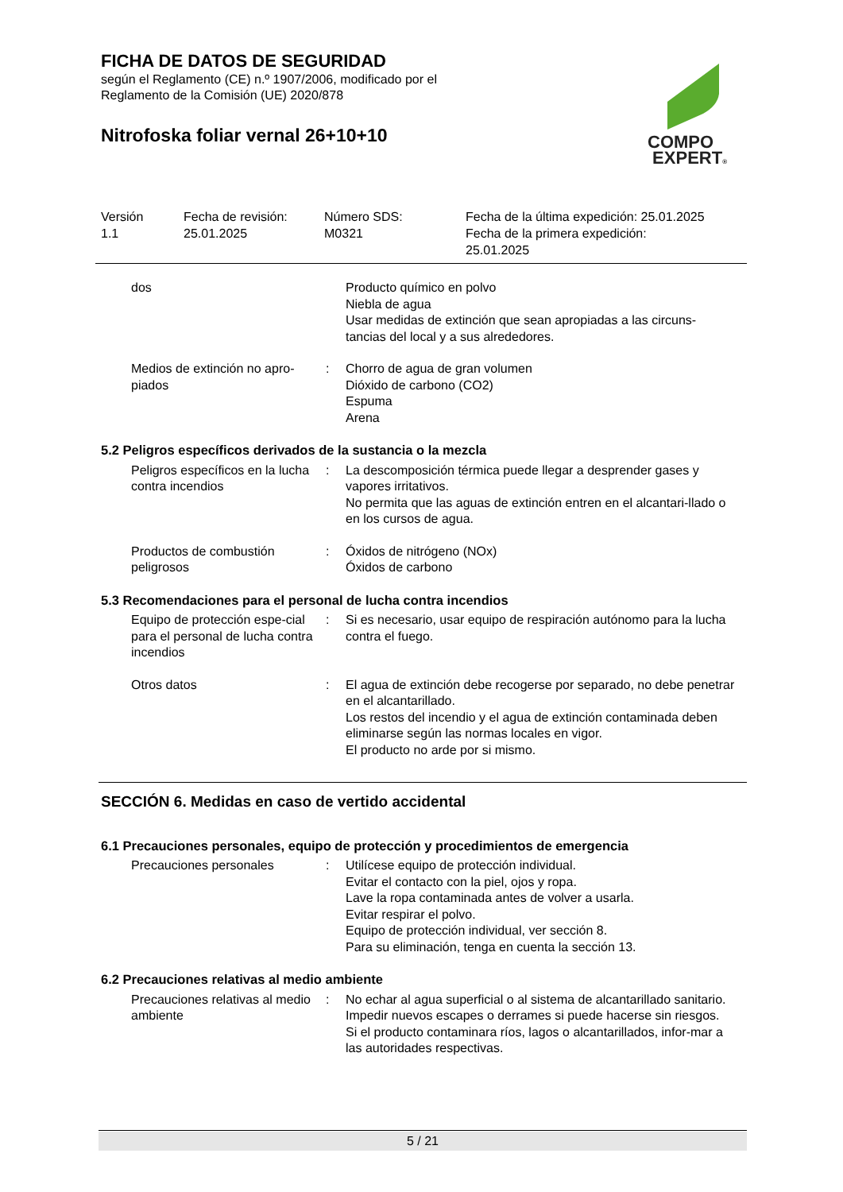FICHA DE DATOS DE SEGURIDAD
según el Reglamento (CE) n.º 1907/2006, modificado por el
Reglamento de la Comisión (UE) 2020/878
Nitrofoska foliar vernal 26+10+10
COMPO
EXPERT®
Versión
1.1
Fecha de revisión:
25.01.2025
Número SDS:
M0321
Fecha de la última expedición: 25.01.2025
Fecha de la primera expedición:
25.01.2025
dos Producto químico en polvo
Niebla de agua
Usar medidas de extinción que sean apropiadas a las circuns-tancias del local y a sus alrededores.
Medios de extinción no apro-piados
: Chorro de agua de gran volumen
Dióxido de carbono (CO2)
Espuma
Arena
5.2 Peligros específicos derivados de la sustancia o la mezcla
Peligros específicos en la lucha contra incendios
: La descomposición térmica puede llegar a desprender gases y vapores irritativos.
No permita que las aguas de extinción entren en el alcantari-llado o en los cursos de agua.
Productos de combustión peligrosos
: Óxidos de nitrógeno (NOx)
Óxidos de carbono
5.3 Recomendaciones para el personal de lucha contra incendios
Equipo de protección espe-cial para el personal de lucha contra incendios
: Si es necesario, usar equipo de respiración autónomo para la lucha contra el fuego.
Otros datos : El agua de extinción debe recogerse por separado, no debe penetrar en el alcantarillado.
Los restos del incendio y el agua de extinción contaminada deben eliminarse según las normas locales en vigor.
El producto no arde por si mismo.
SECCIÓN 6. Medidas en caso de vertido accidental
6.1 Precauciones personales, equipo de protección y procedimientos de emergencia
Precauciones personales : Utilícese equipo de protección individual.
Evitar el contacto con la piel, ojos y ropa.
Lave la ropa contaminada antes de volver a usarla.
Evitar respirar el polvo.
Equipo de protección individual, ver sección 8.
Para su eliminación, tenga en cuenta la sección 13.
6.2 Precauciones relativas al medio ambiente
Precauciones relativas al medio ambiente
: No echar al agua superficial o al sistema de alcantarillado sanitario.
Impedir nuevos escapes o derrames si puede hacerse sin riesgos.
Si el producto contaminara ríos, lagos o alcantarillados, infor-mar a las autoridades respectivas.
5 / 21